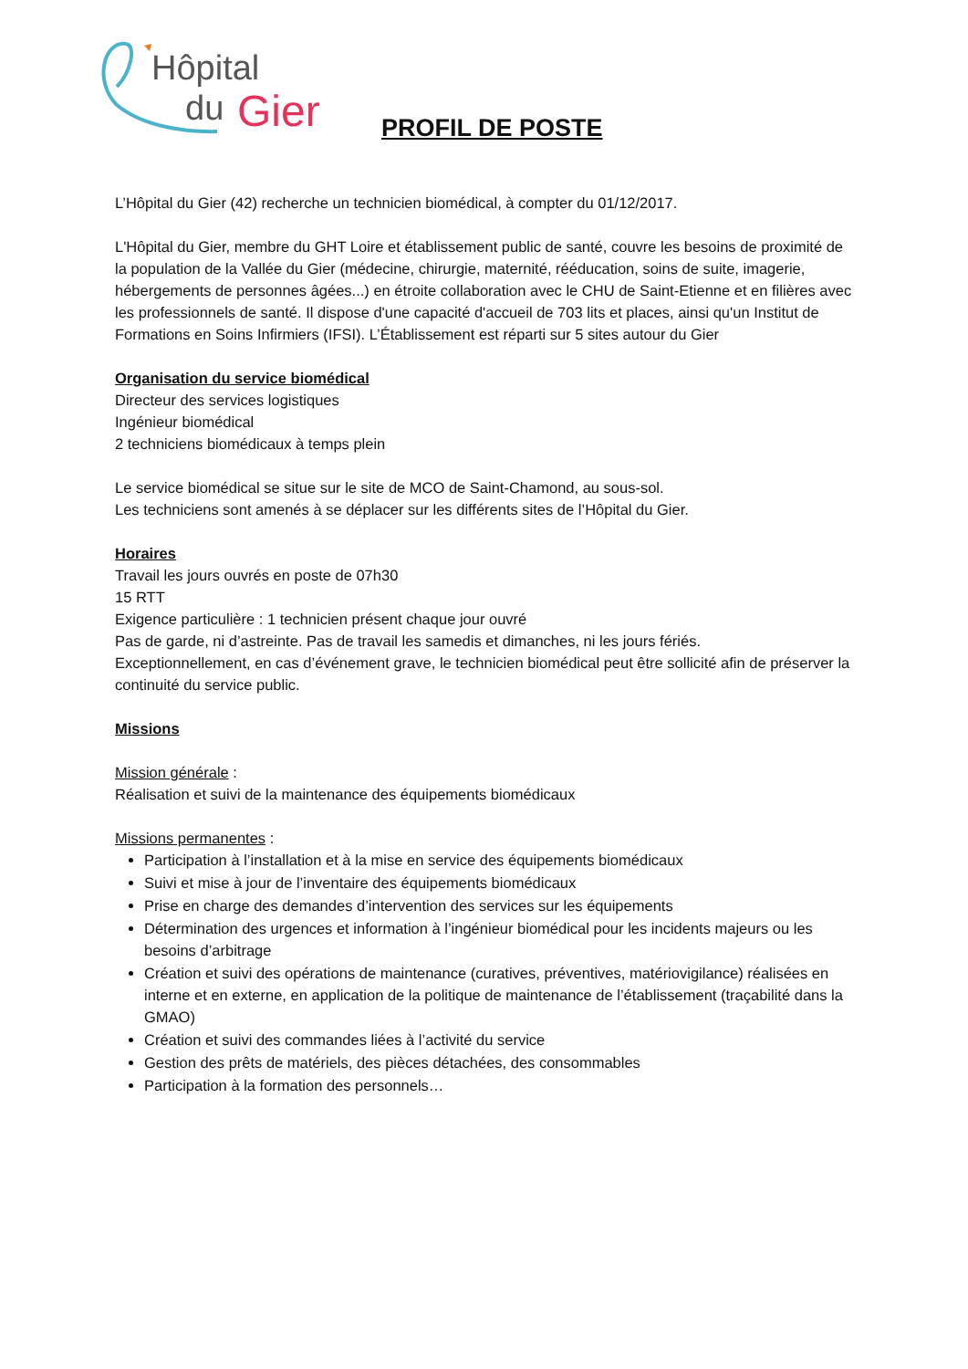Hôpital
du Gier
PROFIL DE POSTE
L’Hôpital du Gier (42) recherche un technicien biomédical, à compter du 01/12/2017.
L'Hôpital du Gier, membre du GHT Loire et établissement public de santé, couvre les besoins de proximité de la population de la Vallée du Gier (médecine, chirurgie, maternité, rééducation, soins de suite, imagerie, hébergements de personnes âgées...) en étroite collaboration avec le CHU de Saint-Etienne et en filières avec les professionnels de santé. Il dispose d'une capacité d'accueil de 703 lits et places, ainsi qu'un Institut de Formations en Soins Infirmiers (IFSI). L’Établissement est réparti sur 5 sites autour du Gier
Organisation du service biomédical
Directeur des services logistiques
Ingénieur biomédical
2 techniciens biomédicaux à temps plein
Le service biomédical se situe sur le site de MCO de Saint-Chamond, au sous-sol.
Les techniciens sont amenés à se déplacer sur les différents sites de l’Hôpital du Gier.
Horaires
Travail les jours ouvrés en poste de 07h30
15 RTT
Exigence particulière : 1 technicien présent chaque jour ouvré
Pas de garde, ni d’astreinte. Pas de travail les samedis et dimanches, ni les jours fériés.
Exceptionnellement, en cas d’événement grave, le technicien biomédical peut être sollicité afin de préserver la continuité du service public.
Missions
Mission générale :
Réalisation et suivi de la maintenance des équipements biomédicaux
Missions permanentes :
Participation à l’installation et à la mise en service des équipements biomédicaux
Suivi et mise à jour de l’inventaire des équipements biomédicaux
Prise en charge des demandes d’intervention des services sur les équipements
Détermination des urgences et information à l’ingénieur biomédical pour les incidents majeurs ou les besoins d’arbitrage
Création et suivi des opérations de maintenance (curatives, préventives, matériovigilance) réalisées en interne et en externe, en application de la politique de maintenance de l’établissement (traçabilité dans la GMAO)
Création et suivi des commandes liées à l’activité du service
Gestion des prêts de matériels, des pièces détachées, des consommables
Participation à la formation des personnels…